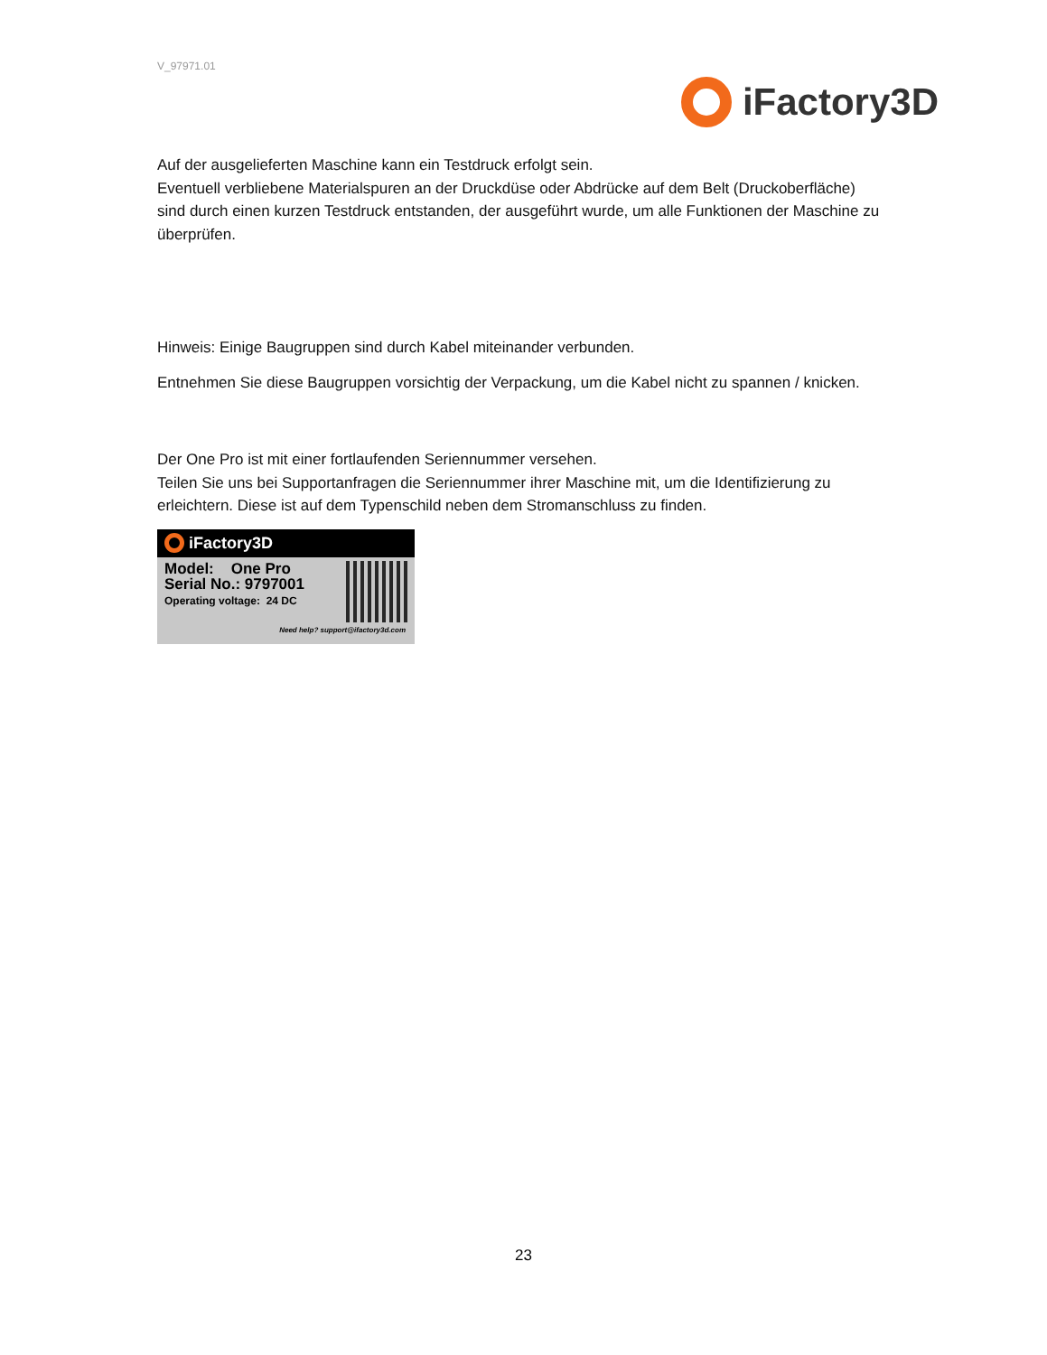V_97971.01
iFactory3D
Auf der ausgelieferten Maschine kann ein Testdruck erfolgt sein.
Eventuell verbliebene Materialspuren an der Druckdüse oder Abdrücke auf dem Belt (Druckoberfläche) sind durch einen kurzen Testdruck entstanden, der ausgeführt wurde, um alle Funktionen der Maschine zu überprüfen.
Hinweis: Einige Baugruppen sind durch Kabel miteinander verbunden.
Entnehmen Sie diese Baugruppen vorsichtig der Verpackung, um die Kabel nicht zu spannen / knicken.
Der One Pro ist mit einer fortlaufenden Seriennummer versehen.
Teilen Sie uns bei Supportanfragen die Seriennummer ihrer Maschine mit, um die Identifizierung zu erleichtern. Diese ist auf dem Typenschild neben dem Stromanschluss zu finden.
iFactory3D
Model: One Pro
Serial No.: 9797001
Operating voltage: 24 DC
Need help? support@ifactory3d.com
23